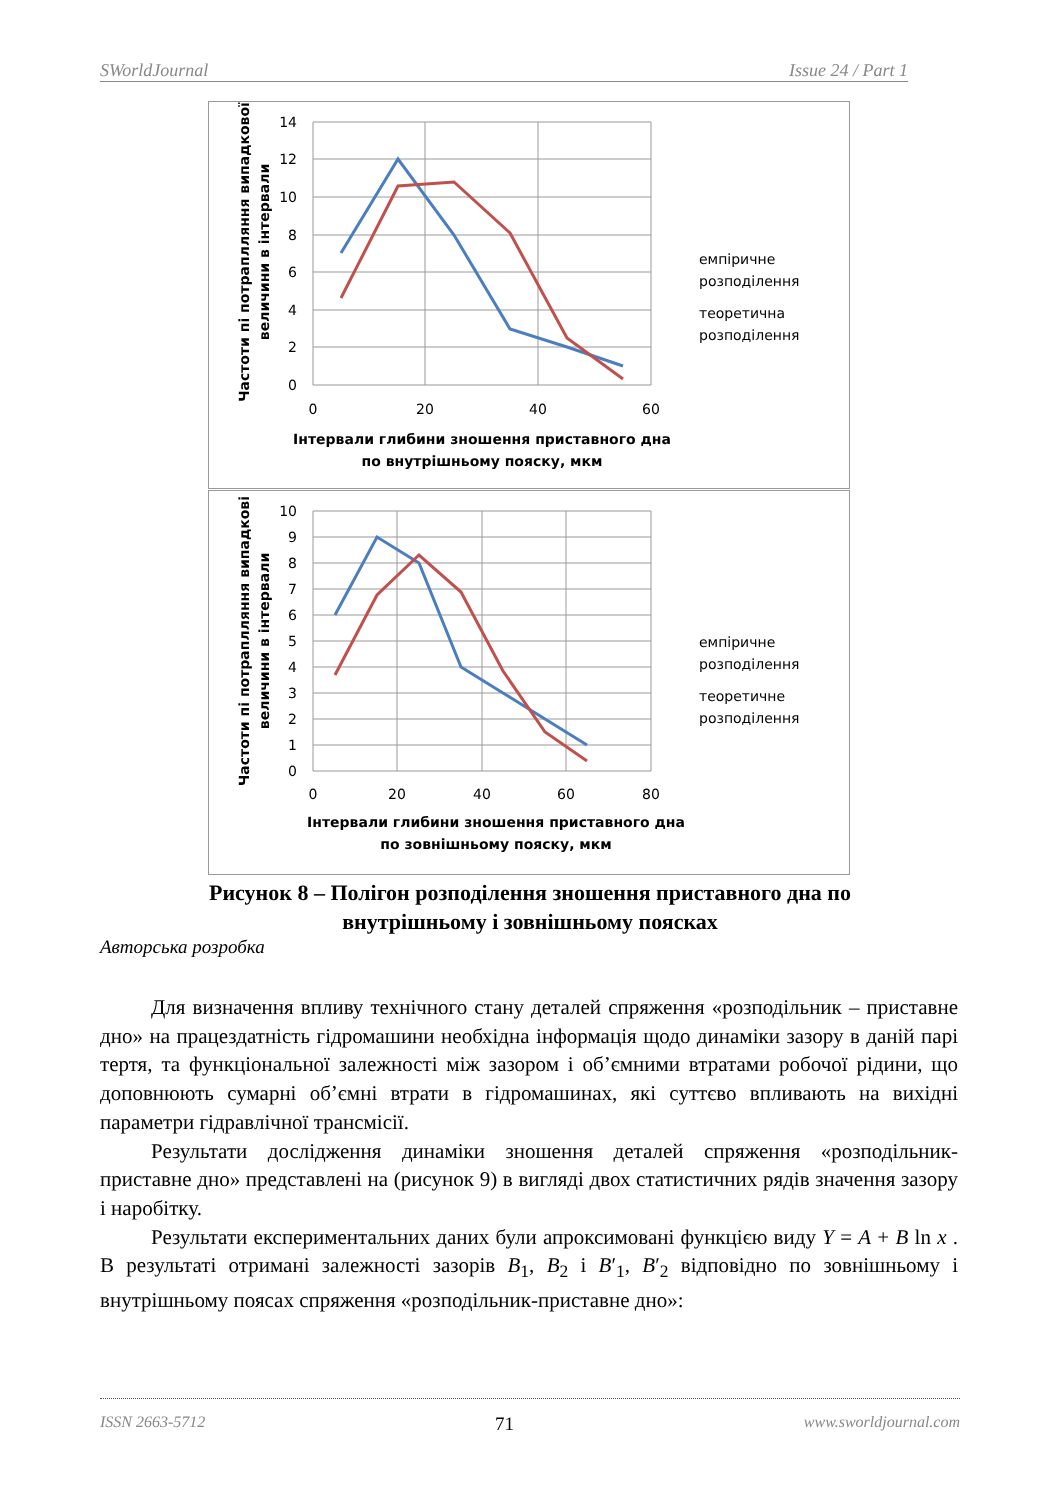SWorldJournal Issue 24 / Part 1
14
12
10
8
6
4
2
0
0
20
40
60
емпіричне
розподілення
теоретична
розподілення
Інтервали глибини зношення приставного дна
по внутрішньому пояску, мкм
Частоти пі потраплляння випадкової
величини в інтервали
10
9
8
7
6
5
4
3
2
1
0
0
20
40
60
80
емпіричне
розподілення
теоретичне
розподілення
Інтервали глибини зношення приставного дна
по зовнішньому пояску, мкм
Частоти пі потраплляння випадкові
величини в інтервали
Рисунок 8 – Полігон розподілення зношення приставного дна по
внутрішньому і зовнішньому поясках
Авторська розробка
Для визначення впливу технічного стану деталей спряження «розподільник – приставне дно» на працездатність гідромашини необхідна інформація щодо динаміки зазору в даній парі тертя, та функціональної залежності між зазором і об’ємними втратами робочої рідини, що доповнюють сумарні об’ємні втрати в гідромашинах, які суттєво впливають на вихідні параметри гідравлічної трансмісії.
Результати дослідження динаміки зношення деталей спряження «розподільник-приставне дно» представлені на (рисунок 9) в вигляді двох статистичних рядів значення зазору і наробітку.
Результати експериментальних даних були апроксимовані функцією виду Y = A + B ln x . В результаті отримані залежності зазорів B<sub>1</sub>, B<sub>2</sub> і B′<sub>1</sub>, B′<sub>2</sub> відповідно по зовнішньому і внутрішньому поясах спряження «розподільник-приставне дно»:
ISSN 2663-5712 71 www.sworldjournal.com